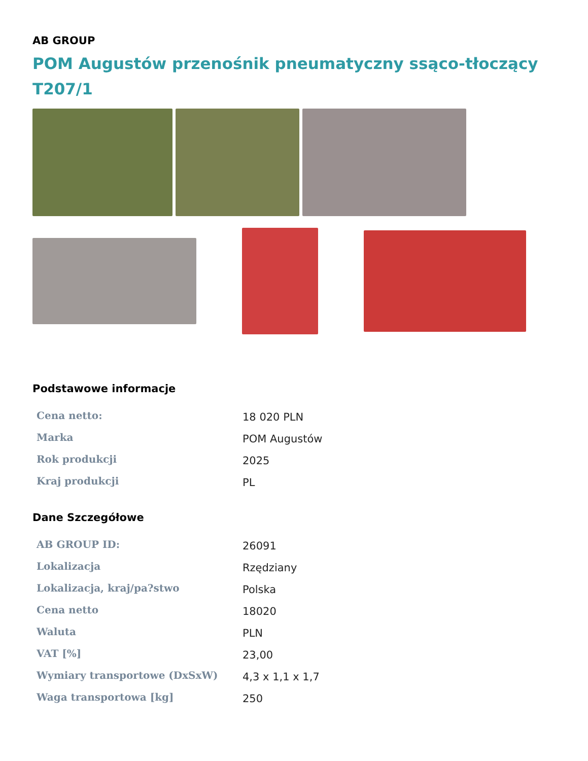AB GROUP
POM Augustów przenośnik pneumatyczny ssąco-tłoczący T207/1
Podstawowe informacje
| Cena netto: | 18 020 PLN |
| Marka | POM Augustów |
| Rok produkcji | 2025 |
| Kraj produkcji | PL |
Dane Szczegółowe
| AB GROUP ID: | 26091 |
| Lokalizacja | Rzędziany |
| Lokalizacja, kraj/pa?stwo | Polska |
| Cena netto | 18020 |
| Waluta | PLN |
| VAT [%] | 23,00 |
| Wymiary transportowe (DxSxW) | 4,3 x 1,1 x 1,7 |
| Waga transportowa [kg] | 250 |